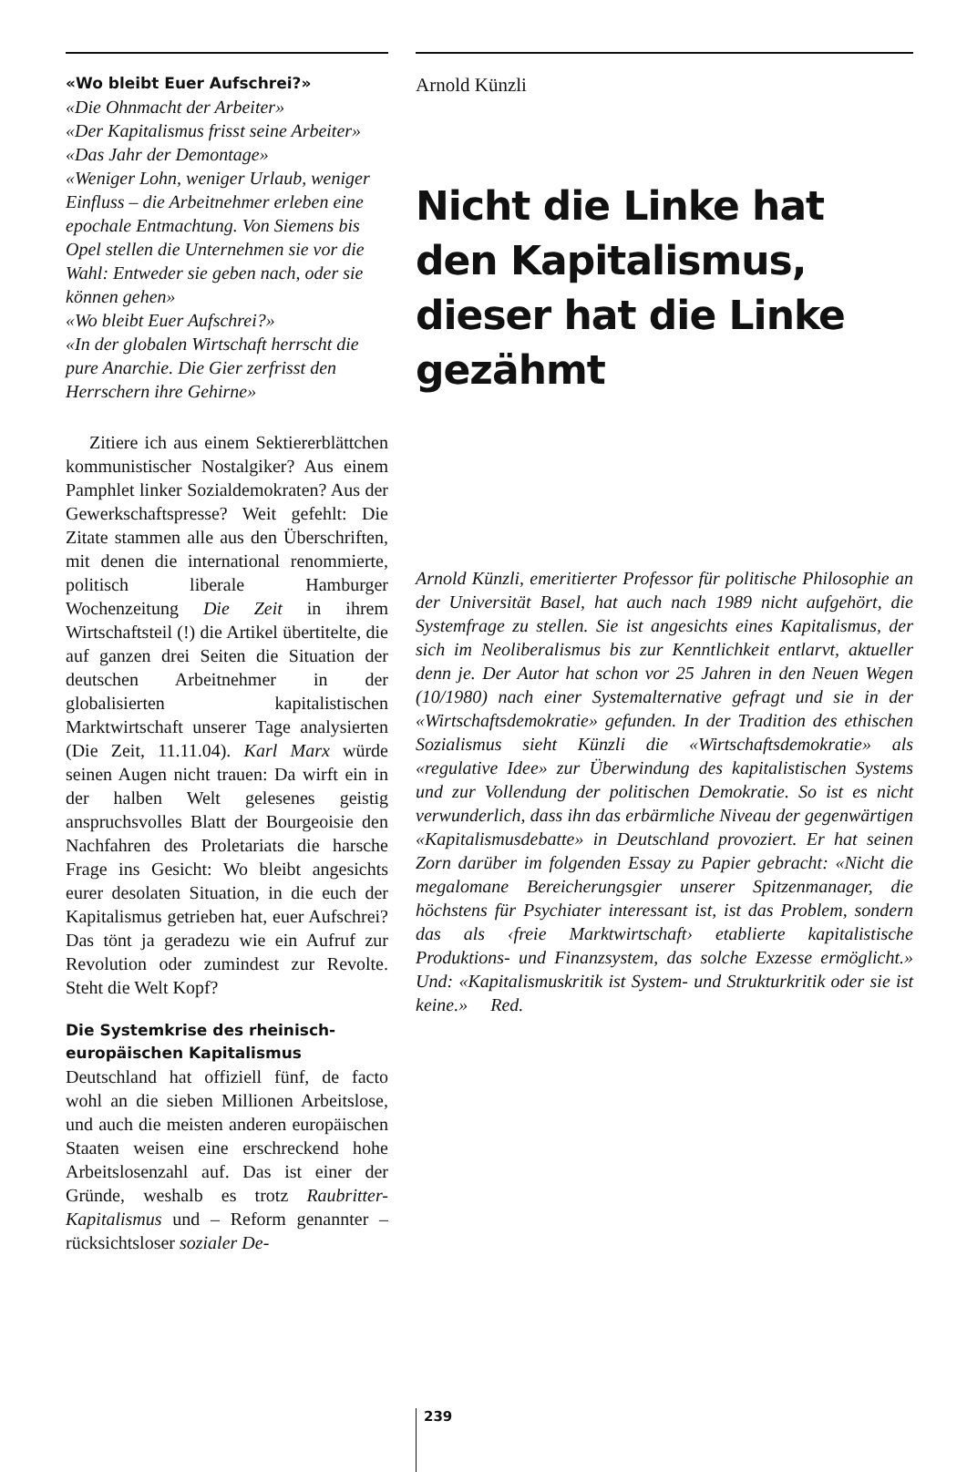«Wo bleibt Euer Aufschrei?»
«Die Ohnmacht der Arbeiter»
«Der Kapitalismus frisst seine Arbeiter»
«Das Jahr der Demontage»
«Weniger Lohn, weniger Urlaub, weniger Einfluss – die Arbeitnehmer erleben eine epochale Entmachtung. Von Siemens bis Opel stellen die Unternehmen sie vor die Wahl: Entweder sie geben nach, oder sie können gehen»
«Wo bleibt Euer Aufschrei?»
«In der globalen Wirtschaft herrscht die pure Anarchie. Die Gier zerfrisst den Herrschern ihre Gehirne»
Zitiere ich aus einem Sektiererblättchen kommunistischer Nostalgiker? Aus einem Pamphlet linker Sozialdemokraten? Aus der Gewerkschaftspresse? Weit gefehlt: Die Zitate stammen alle aus den Überschriften, mit denen die international renommierte, politisch liberale Hamburger Wochenzeitung Die Zeit in ihrem Wirtschaftsteil (!) die Artikel übertitelte, die auf ganzen drei Seiten die Situation der deutschen Arbeitnehmer in der globalisierten kapitalistischen Marktwirtschaft unserer Tage analysierten (Die Zeit, 11.11.04). Karl Marx würde seinen Augen nicht trauen: Da wirft ein in der halben Welt gelesenes geistig anspruchsvolles Blatt der Bourgeoisie den Nachfahren des Proletariats die harsche Frage ins Gesicht: Wo bleibt angesichts eurer desolaten Situation, in die euch der Kapitalismus getrieben hat, euer Aufschrei? Das tönt ja geradezu wie ein Aufruf zur Revolution oder zumindest zur Revolte. Steht die Welt Kopf?
Die Systemkrise des rheinisch-europäischen Kapitalismus
Deutschland hat offiziell fünf, de facto wohl an die sieben Millionen Arbeitslose, und auch die meisten anderen europäischen Staaten weisen eine erschreckend hohe Arbeitslosenzahl auf. Das ist einer der Gründe, weshalb es trotz Raubritter-Kapitalismus und – Reform genannter – rücksichtsloser sozialer De-
Arnold Künzli
Nicht die Linke hat den Kapitalismus, dieser hat die Linke gezähmt
Arnold Künzli, emeritierter Professor für politische Philosophie an der Universität Basel, hat auch nach 1989 nicht aufgehört, die Systemfrage zu stellen. Sie ist angesichts eines Kapitalismus, der sich im Neoliberalismus bis zur Kenntlichkeit entlarvt, aktueller denn je. Der Autor hat schon vor 25 Jahren in den Neuen Wegen (10/1980) nach einer Systemalternative gefragt und sie in der «Wirtschaftsdemokratie» gefunden. In der Tradition des ethischen Sozialismus sieht Künzli die «Wirtschaftsdemokratie» als «regulative Idee» zur Überwindung des kapitalistischen Systems und zur Vollendung der politischen Demokratie. So ist es nicht verwunderlich, dass ihn das erbärmliche Niveau der gegenwärtigen «Kapitalismusdebatte» in Deutschland provoziert. Er hat seinen Zorn darüber im folgenden Essay zu Papier gebracht: «Nicht die megalomane Bereicherungsgier unserer Spitzenmanager, die höchstens für Psychiater interessant ist, ist das Problem, sondern das als ‹freie Marktwirtschaft› etablierte kapitalistische Produktions- und Finanzsystem, das solche Exzesse ermöglicht.» Und: «Kapitalismuskritik ist System- und Strukturkritik oder sie ist keine.» Red.
239